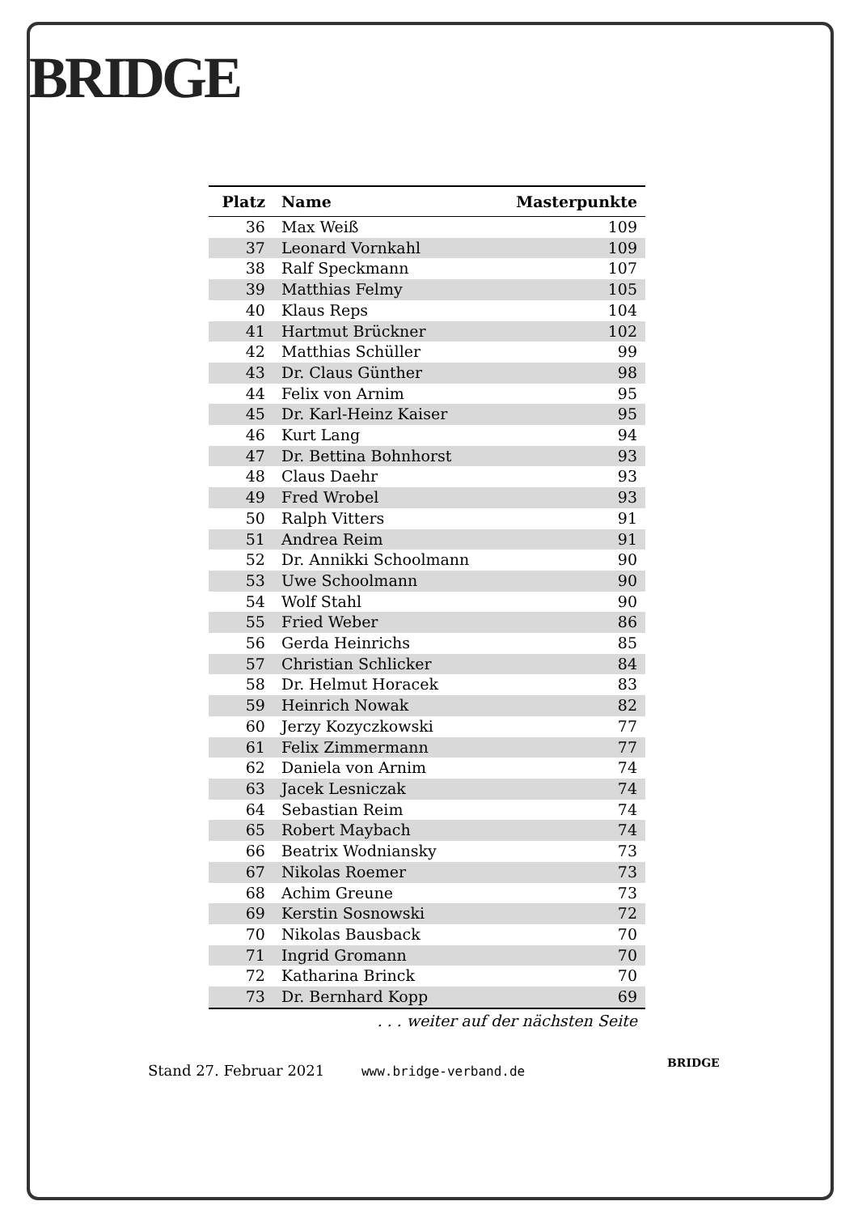BRIDGE
| Platz | Name | Masterpunkte |
| --- | --- | --- |
| 36 | Max Weiß | 109 |
| 37 | Leonard Vornkahl | 109 |
| 38 | Ralf Speckmann | 107 |
| 39 | Matthias Felmy | 105 |
| 40 | Klaus Reps | 104 |
| 41 | Hartmut Brückner | 102 |
| 42 | Matthias Schüller | 99 |
| 43 | Dr. Claus Günther | 98 |
| 44 | Felix von Arnim | 95 |
| 45 | Dr. Karl-Heinz Kaiser | 95 |
| 46 | Kurt Lang | 94 |
| 47 | Dr. Bettina Bohnhorst | 93 |
| 48 | Claus Daehr | 93 |
| 49 | Fred Wrobel | 93 |
| 50 | Ralph Vitters | 91 |
| 51 | Andrea Reim | 91 |
| 52 | Dr. Annikki Schoolmann | 90 |
| 53 | Uwe Schoolmann | 90 |
| 54 | Wolf Stahl | 90 |
| 55 | Fried Weber | 86 |
| 56 | Gerda Heinrichs | 85 |
| 57 | Christian Schlicker | 84 |
| 58 | Dr. Helmut Horacek | 83 |
| 59 | Heinrich Nowak | 82 |
| 60 | Jerzy Kozyczkowski | 77 |
| 61 | Felix Zimmermann | 77 |
| 62 | Daniela von Arnim | 74 |
| 63 | Jacek Lesniczak | 74 |
| 64 | Sebastian Reim | 74 |
| 65 | Robert Maybach | 74 |
| 66 | Beatrix Wodniansky | 73 |
| 67 | Nikolas Roemer | 73 |
| 68 | Achim Greune | 73 |
| 69 | Kerstin Sosnowski | 72 |
| 70 | Nikolas Bausback | 70 |
| 71 | Ingrid Gromann | 70 |
| 72 | Katharina Brinck | 70 |
| 73 | Dr. Bernhard Kopp | 69 |
. . . weiter auf der nächsten Seite
Stand 27. Februar 2021 www.bridge-verband.de
BRIDGE